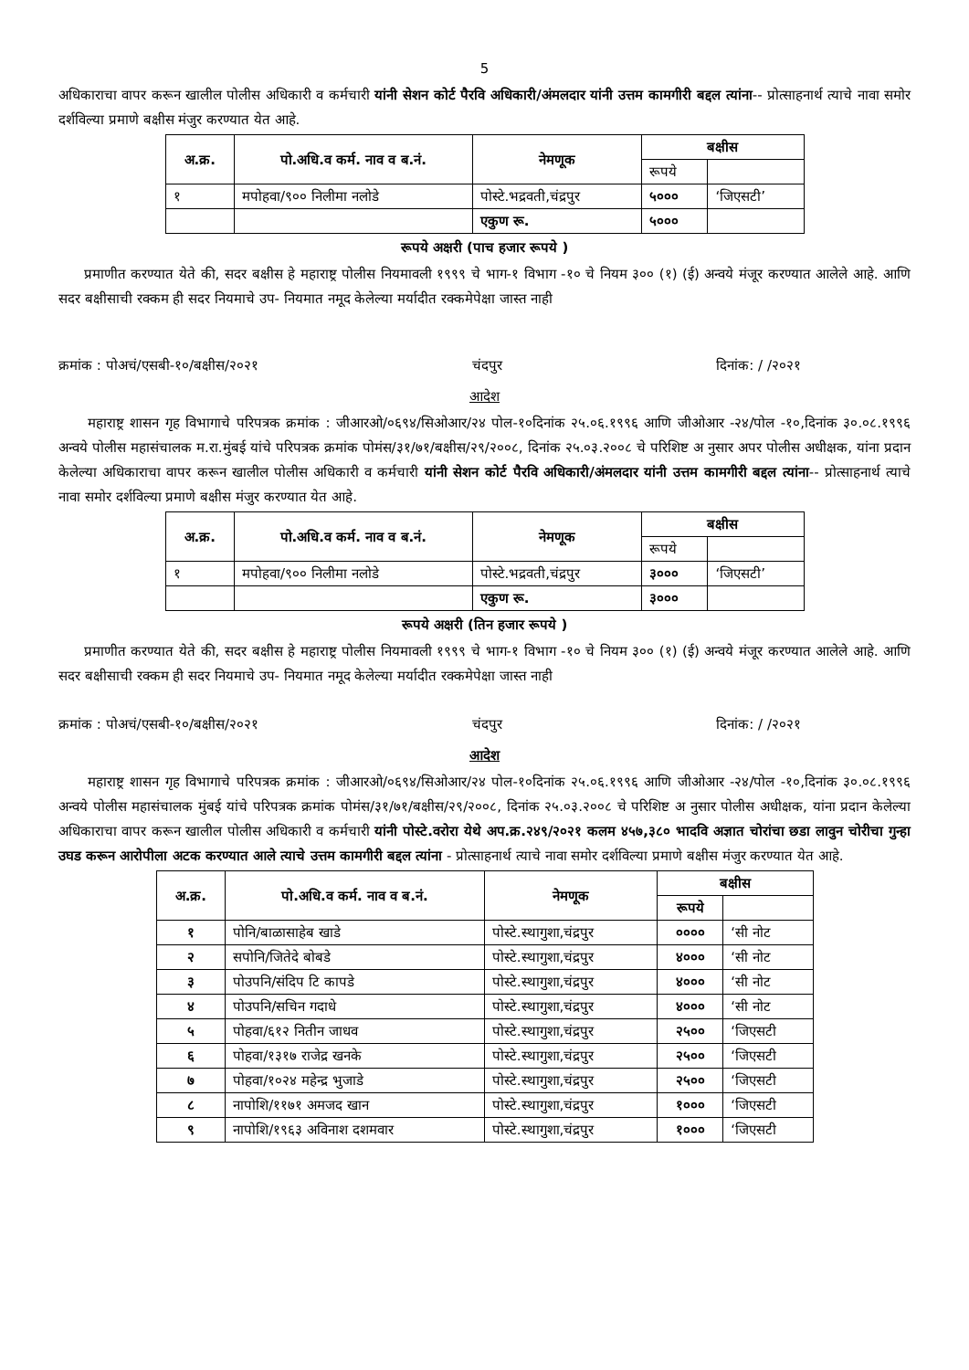5
अधिकाराचा वापर करून खालील पोलीस अधिकारी व कर्मचारी यांनी सेशन कोर्ट पैरवि अधिकारी/अंमलदार यांनी उत्तम कामगीरी बद्दल त्यांना-- प्रोत्साहनार्थ त्याचे नावा समोर दर्शविल्या प्रमाणे बक्षीस मंजुर करण्यात येत आहे.
| अ.क्र. | पो.अधि.व कर्म. नाव व ब.नं. | नेमणूक | बक्षीस | |
| --- | --- | --- | --- | --- |
| | | | रूपये | |
| १ | मपोहवा/९०० निलीमा नलोडे | पोस्टे.भद्रवती,चंद्रपुर | ५००० | ‘जिएसटी’ |
| | | एकुण रू. | ५००० | |
रूपये अक्षरी (पाच हजार रूपये )
प्रमाणीत करण्यात येते की, सदर बक्षीस हे महाराष्ट्र पोलीस नियमावली १९९९ चे भाग-१ विभाग -१० चे नियम ३०० (१) (ई) अन्वये मंजूर करण्यात आलेले आहे. आणि सदर बक्षीसाची रक्कम ही सदर नियमाचे उप- नियमात नमूद केलेल्या मर्यादीत रक्कमेपेक्षा जास्त नाही
क्रमांक : पोअचं/एसबी-१०/बक्षीस/२०२१ चंदपुर दिनांक: / /२०२१
आदेश
महाराष्ट्र शासन गृह विभागाचे परिपत्रक क्रमांक : जीआरओ/०६९४/सिओआर/२४ पोल-१०दिनांक २५.०६.१९९६ आणि जीओआर -२४/पोल -१०,दिनांक ३०.०८.१९९६ अन्वये पोलीस महासंचालक म.रा.मुंबई यांचे परिपत्रक क्रमांक पोमंस/३१/७१/बक्षीस/२९/२००८, दिनांक २५.०३.२००८ चे परिशिष्ट अ नुसार अपर पोलीस अधीक्षक, यांना प्रदान केलेल्या अधिकाराचा वापर करून खालील पोलीस अधिकारी व कर्मचारी यांनी सेशन कोर्ट पैरवि अधिकारी/अंमलदार यांनी उत्तम कामगीरी बद्दल त्यांना-- प्रोत्साहनार्थ त्याचे नावा समोर दर्शविल्या प्रमाणे बक्षीस मंजुर करण्यात येत आहे.
| अ.क्र. | पो.अधि.व कर्म. नाव व ब.नं. | नेमणूक | बक्षीस | |
| --- | --- | --- | --- | --- |
| | | | रूपये | |
| १ | मपोहवा/९०० निलीमा नलोडे | पोस्टे.भद्रवती,चंद्रपुर | ३००० | ‘जिएसटी’ |
| | | एकुण रू. | ३००० | |
रूपये अक्षरी (तिन हजार रूपये )
प्रमाणीत करण्यात येते की, सदर बक्षीस हे महाराष्ट्र पोलीस नियमावली १९९९ चे भाग-१ विभाग -१० चे नियम ३०० (१) (ई) अन्वये मंजूर करण्यात आलेले आहे. आणि सदर बक्षीसाची रक्कम ही सदर नियमाचे उप- नियमात नमूद केलेल्या मर्यादीत रक्कमेपेक्षा जास्त नाही
क्रमांक : पोअचं/एसबी-१०/बक्षीस/२०२१ चंदपुर दिनांक: / /२०२१
आदेश
महाराष्ट्र शासन गृह विभागाचे परिपत्रक क्रमांक : जीआरओ/०६९४/सिओआर/२४ पोल-१०दिनांक २५.०६.१९९६ आणि जीओआर -२४/पोल -१०,दिनांक ३०.०८.१९९६ अन्वये पोलीस महासंचालक मुंबई यांचे परिपत्रक क्रमांक पोमंस/३१/७१/बक्षीस/२९/२००८, दिनांक २५.०३.२००८ चे परिशिष्ट अ नुसार पोलीस अधीक्षक, यांना प्रदान केलेल्या अधिकाराचा वापर करून खालील पोलीस अधिकारी व कर्मचारी यांनी पोस्टे.वरोरा येथे अप.क्र.२४९/२०२१ कलम ४५७,३८० भादवि अज्ञात चोरांचा छडा लावुन चोरीचा गुन्हा उघड करून आरोपीला अटक करण्यात आले त्याचे उत्तम कामगीरी बद्दल त्यांना - प्रोत्साहनार्थ त्याचे नावा समोर दर्शविल्या प्रमाणे बक्षीस मंजुर करण्यात येत आहे.
| अ.क्र. | पो.अधि.व कर्म. नाव व ब.नं. | नेमणूक | बक्षीस | |
| --- | --- | --- | --- | --- |
| | | | रूपये | |
| १ | पोनि/बाळासाहेब खाडे | पोस्टे.स्थागुशा,चंद्रपुर | ०००० | ‘सी नोट |
| २ | सपोनि/जितेदे बोबडे | पोस्टे.स्थागुशा,चंद्रपुर | ४००० | ‘सी नोट |
| ३ | पोउपनि/संदिप टि कापडे | पोस्टे.स्थागुशा,चंद्रपुर | ४००० | ‘सी नोट |
| ४ | पोउपनि/सचिन गदाधे | पोस्टे.स्थागुशा,चंद्रपुर | ४००० | ‘सी नोट |
| ५ | पोहवा/६१२ नितीन जाधव | पोस्टे.स्थागुशा,चंद्रपुर | २५०० | ‘जिएसटी |
| ६ | पोहवा/१३१७ राजेद्र खनके | पोस्टे.स्थागुशा,चंद्रपुर | २५०० | ‘जिएसटी |
| ७ | पोहवा/१०२४ महेन्द्र भुजाडे | पोस्टे.स्थागुशा,चंद्रपुर | २५०० | ‘जिएसटी |
| ८ | नापोशि/११७१ अमजद खान | पोस्टे.स्थागुशा,चंद्रपुर | १००० | ‘जिएसटी |
| ९ | नापोशि/१९६३ अविनाश दशमवार | पोस्टे.स्थागुशा,चंद्रपुर | १००० | ‘जिएसटी |